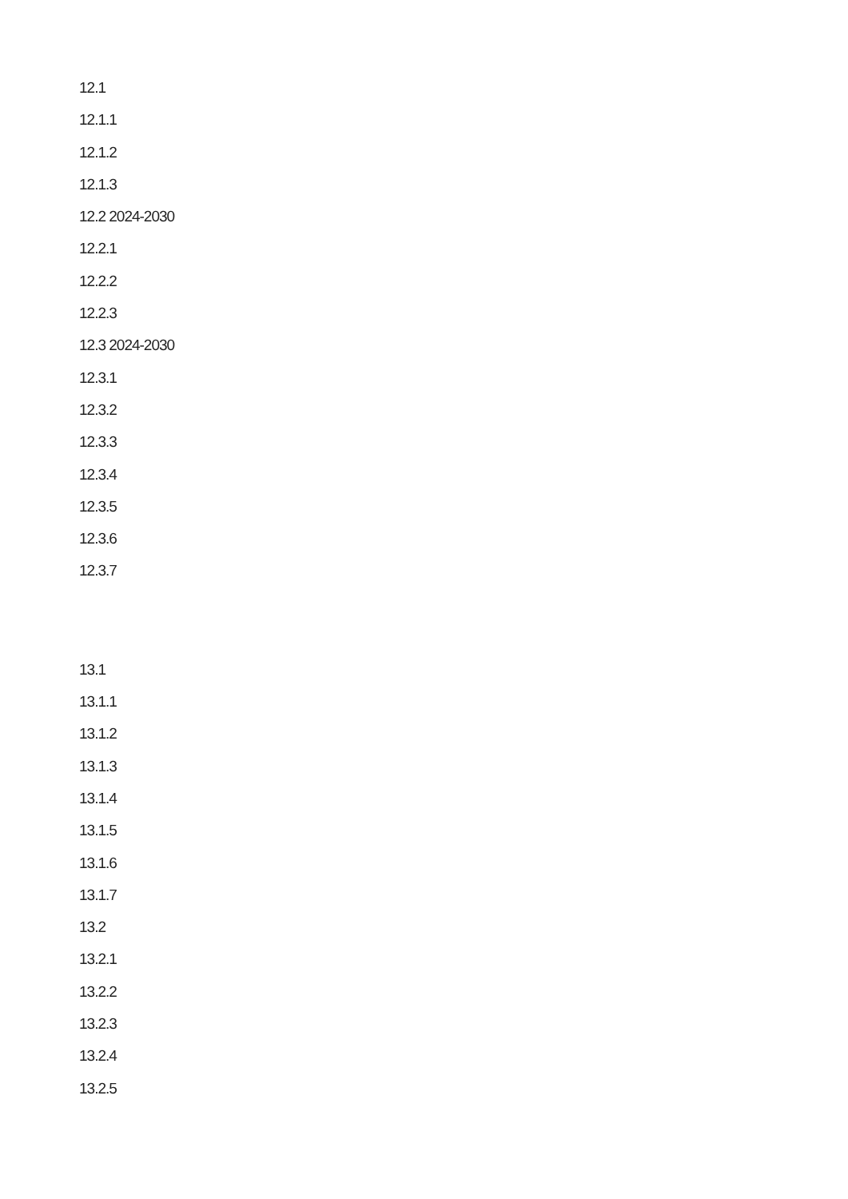12.1
12.1.1
12.1.2
12.1.3
12.2 2024-2030
12.2.1
12.2.2
12.2.3
12.3 2024-2030
12.3.1
12.3.2
12.3.3
12.3.4
12.3.5
12.3.6
12.3.7
13.1
13.1.1
13.1.2
13.1.3
13.1.4
13.1.5
13.1.6
13.1.7
13.2
13.2.1
13.2.2
13.2.3
13.2.4
13.2.5